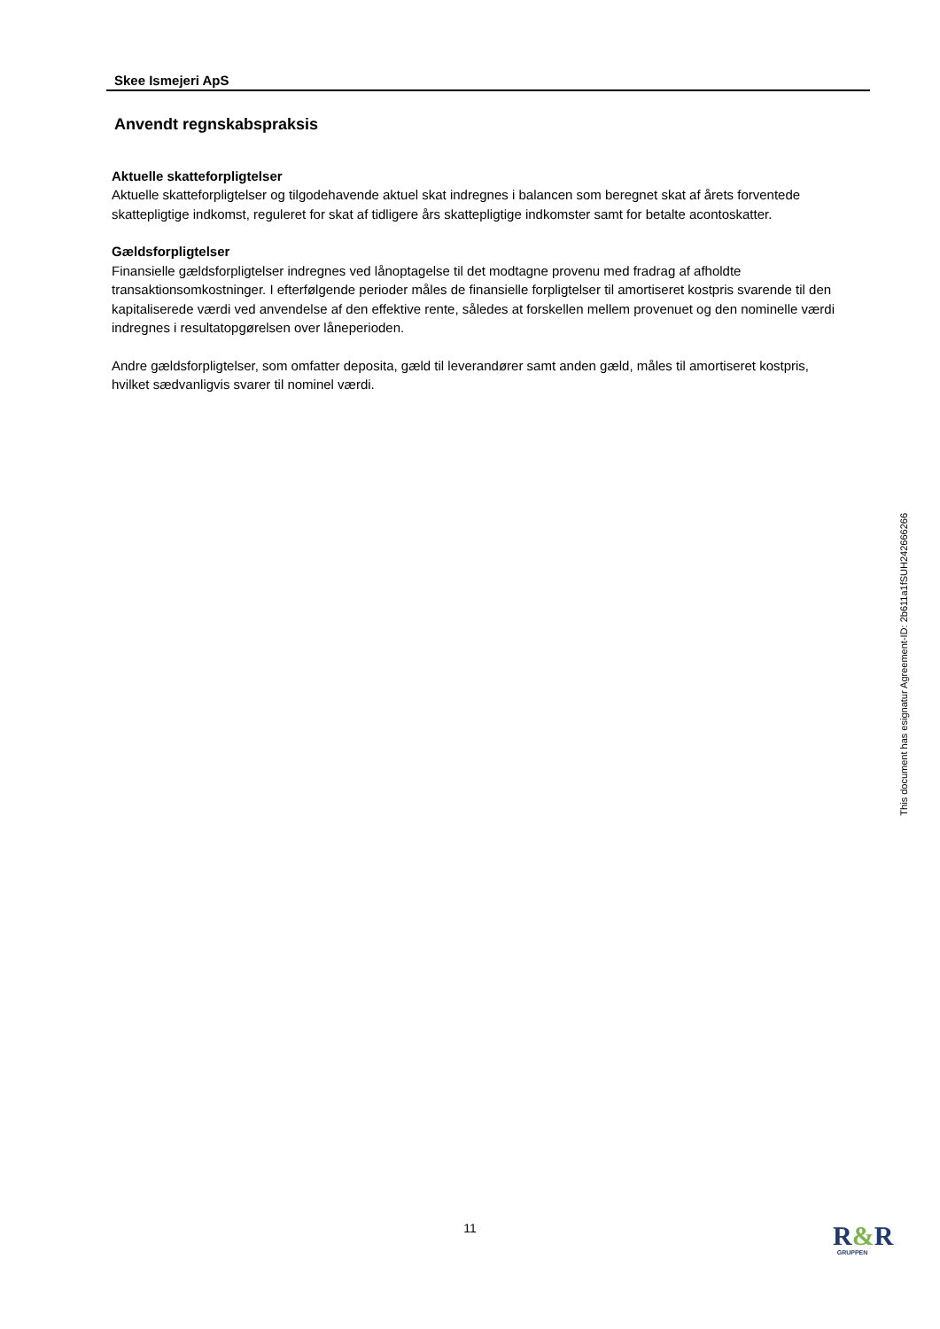Skee Ismejeri ApS
Anvendt regnskabspraksis
Aktuelle skatteforpligtelser
Aktuelle skatteforpligtelser og tilgodehavende aktuel skat indregnes i balancen som beregnet skat af årets forventede skattepligtige indkomst, reguleret for skat af tidligere års skattepligtige indkomster samt for betalte acontoskatter.
Gældsforpligtelser
Finansielle gældsforpligtelser indregnes ved lånoptagelse til det modtagne provenu med fradrag af afholdte transaktionsomkostninger. I efterfølgende perioder måles de finansielle forpligtelser til amortiseret kostpris svarende til den kapitaliserede værdi ved anvendelse af den effektive rente, således at forskellen mellem provenuet og den nominelle værdi indregnes i resultatopgørelsen over låneperioden.
Andre gældsforpligtelser, som omfatter deposita, gæld til leverandører samt anden gæld, måles til amortiseret kostpris, hvilket sædvanligvis svarer til nominel værdi.
This document has esignatur Agreement-ID: 2b611a1fSUH242666266
11
R&R
GRUPPEN